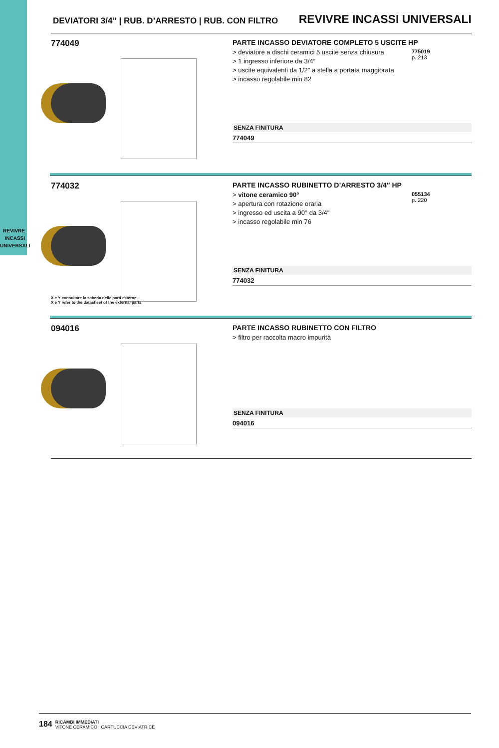REVIVRE
INCASSI
UNIVERSALI
DEVIATORI 3/4” | RUB. D’ARRESTO | RUB. CON FILTRO REVIVRE INCASSI UNIVERSALI
774049
PARTE INCASSO DEVIATORE COMPLETO 5 USCITE HP
> deviatore a dischi ceramici 5 uscite senza chiusura
> 1 ingresso inferiore da 3/4″
> uscite equivalenti da 1/2″ a stella a portata maggiorata
> incasso regolabile min 82
775019
p. 213
SENZA FINITURA
774049
774032
X e Y consultare la scheda delle parti esterne
X e Y refer to the datasheet of the external parts
PARTE INCASSO RUBINETTO D’ARRESTO 3/4″ HP
> vitone ceramico 90°
> apertura con rotazione oraria
> ingresso ed uscita a 90° da 3/4″
> incasso regolabile min 76
055134
p. 220
SENZA FINITURA
774032
094016
PARTE INCASSO RUBINETTO CON FILTRO
> filtro per raccolta macro impurità
SENZA FINITURA
094016
184
RICAMBI IMMEDIATI
VITONE CERAMICO CARTUCCIA DEVIATRICE